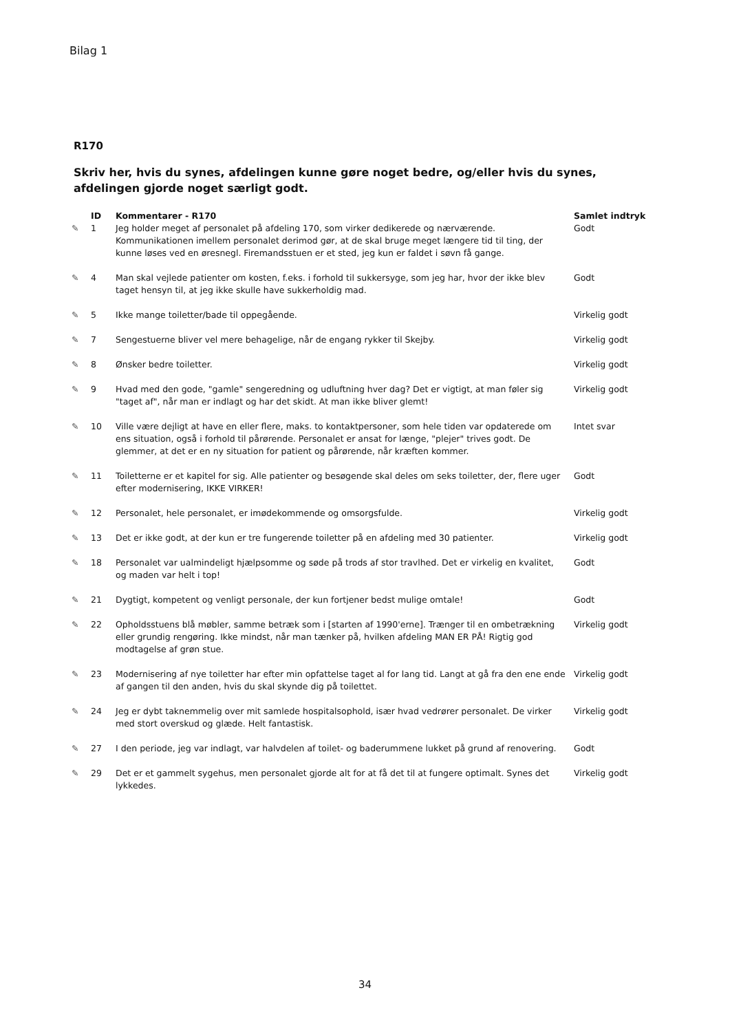Bilag 1
R170
Skriv her, hvis du synes, afdelingen kunne gøre noget bedre, og/eller hvis du synes, afdelingen gjorde noget særligt godt.
| | ID | Kommentarer - R170 | Samlet indtryk |
| --- | --- | --- | --- |
| ✎ | 1 | Jeg holder meget af personalet på afdeling 170, som virker dedikerede og nærværende. Kommunikationen imellem personalet derimod gør, at de skal bruge meget længere tid til ting, der kunne løses ved en øresnegl. Firemandsstuen er et sted, jeg kun er faldet i søvn få gange. | Godt |
| ✎ | 4 | Man skal vejlede patienter om kosten, f.eks. i forhold til sukkersyge, som jeg har, hvor der ikke blev taget hensyn til, at jeg ikke skulle have sukkerholdig mad. | Godt |
| ✎ | 5 | Ikke mange toiletter/bade til oppegående. | Virkelig godt |
| ✎ | 7 | Sengestuerne bliver vel mere behagelige, når de engang rykker til Skejby. | Virkelig godt |
| ✎ | 8 | Ønsker bedre toiletter. | Virkelig godt |
| ✎ | 9 | Hvad med den gode, "gamle" sengeredning og udluftning hver dag? Det er vigtigt, at man føler sig "taget af", når man er indlagt og har det skidt. At man ikke bliver glemt! | Virkelig godt |
| ✎ | 10 | Ville være dejligt at have en eller flere, maks. to kontaktpersoner, som hele tiden var opdaterede om ens situation, også i forhold til pårørende. Personalet er ansat for længe, "plejer" trives godt. De glemmer, at det er en ny situation for patient og pårørende, når kræften kommer. | Intet svar |
| ✎ | 11 | Toiletterne er et kapitel for sig. Alle patienter og besøgende skal deles om seks toiletter, der, flere uger efter modernisering, IKKE VIRKER! | Godt |
| ✎ | 12 | Personalet, hele personalet, er imødekommende og omsorgsfulde. | Virkelig godt |
| ✎ | 13 | Det er ikke godt, at der kun er tre fungerende toiletter på en afdeling med 30 patienter. | Virkelig godt |
| ✎ | 18 | Personalet var ualmindeligt hjælpsomme og søde på trods af stor travlhed. Det er virkelig en kvalitet, og maden var helt i top! | Godt |
| ✎ | 21 | Dygtigt, kompetent og venligt personale, der kun fortjener bedst mulige omtale! | Godt |
| ✎ | 22 | Opholdsstuens blå møbler, samme betræk som i [starten af 1990'erne]. Trænger til en ombetrækning eller grundig rengøring. Ikke mindst, når man tænker på, hvilken afdeling MAN ER PÅ! Rigtig god modtagelse af grøn stue. | Virkelig godt |
| ✎ | 23 | Modernisering af nye toiletter har efter min opfattelse taget al for lang tid. Langt at gå fra den ene ende af gangen til den anden, hvis du skal skynde dig på toilettet. | Virkelig godt |
| ✎ | 24 | Jeg er dybt taknemmelig over mit samlede hospitalsophold, især hvad vedrører personalet. De virker med stort overskud og glæde. Helt fantastisk. | Virkelig godt |
| ✎ | 27 | I den periode, jeg var indlagt, var halvdelen af toilet- og baderummene lukket på grund af renovering. | Godt |
| ✎ | 29 | Det er et gammelt sygehus, men personalet gjorde alt for at få det til at fungere optimalt. Synes det lykkedes. | Virkelig godt |
34